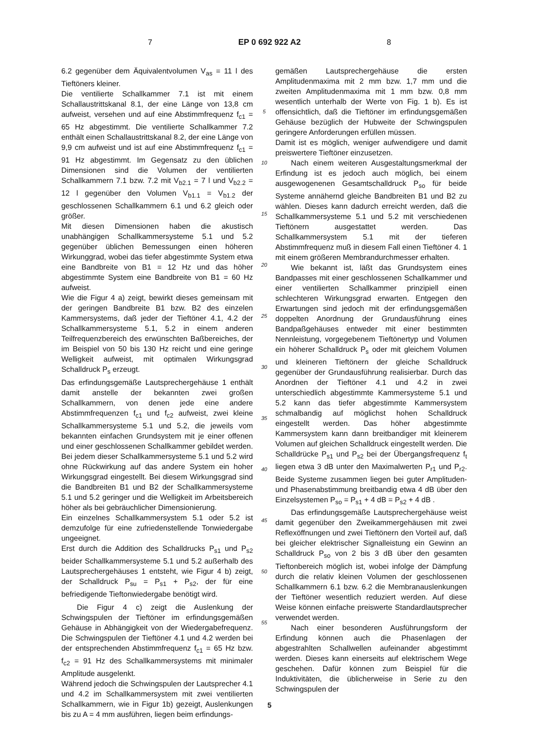7 EP 0 692 922 A2 8
6.2 gegenüber dem Äquivalentvolumen V<sub>as</sub> = 11 l des Tieftöners kleiner.
Die ventilierte Schallkammer 7.1 ist mit einem Schallaustrittskanal 8.1, der eine Länge von 13,8 cm aufweist, versehen und auf eine Abstimmfrequenz f<sub>c1</sub> = 65 Hz abgestimmt. Die ventilierte Schallkammer 7.2 enthält einen Schallaustrittskanal 8.2, der eine Länge von 9,9 cm aufweist und ist auf eine Abstimmfrequenz f<sub>c1</sub> = 91 Hz abgestimmt. Im Gegensatz zu den üblichen Dimensionen sind die Volumen der ventilierten Schallkammern 7.1 bzw. 7.2 mit V<sub>b2.1</sub> = 7 l und V<sub>b2.2</sub> = 12 l gegenüber den Volumen V<sub>b1.1</sub> = V<sub>b1.2</sub> der geschlossenen Schallkammern 6.1 und 6.2 gleich oder größer.
Mit diesen Dimensionen haben die akustisch unabhängigen Schallkammersysteme 5.1 und 5.2 gegenüber üblichen Bemessungen einen höheren Wirkunggrad, wobei das tiefer abgestimmte System etwa eine Bandbreite von B1 = 12 Hz und das höher abgestimmte System eine Bandbreite von B1 = 60 Hz aufweist.
Wie die Figur 4 a) zeigt, bewirkt dieses gemeinsam mit der geringen Bandbreite B1 bzw. B2 des einzelen Kammersystems, daß jeder der Tieftöner 4.1, 4.2 der Schallkammersysteme 5.1, 5.2 in einem anderen Teilfrequenzbereich des erwünschten Baßbereiches, der im Beispiel von 50 bis 130 Hz reicht und eine geringe Welligkeit aufweist, mit optimalen Wirkungsgrad Schalldruck P<sub>s</sub> erzeugt.
Das erfindungsgemäße Lautsprechergehäuse 1 enthält damit anstelle der bekannten zwei großen Schallkammern, von denen jede eine andere Abstimmfrequenzen f<sub>c1</sub> und f<sub>c2</sub> aufweist, zwei kleine Schallkammersysteme 5.1 und 5.2, die jeweils vom bekannten einfachen Grundsystem mit je einer offenen und einer geschlossenen Schallkammer gebildet werden. Bei jedem dieser Schallkammersysteme 5.1 und 5.2 wird ohne Rückwirkung auf das andere System ein hoher Wirkungsgrad eingestellt. Bei diesem Wirkungsgrad sind die Bandbreiten B1 und B2 der Schallkammersysteme 5.1 und 5.2 geringer und die Welligkeit im Arbeitsbereich höher als bei gebräuchlicher Dimensionierung.
Ein einzelnes Schallkammersystem 5.1 oder 5.2 ist demzufolge für eine zufriedenstellende Tonwiedergabe ungeeignet.
Erst durch die Addition des Schalldrucks P<sub>s1</sub> und P<sub>s2</sub> beider Schallkammersysteme 5.1 und 5.2 außerhalb des Lautsprechergehäuses 1 entsteht, wie Figur 4 b) zeigt, der Schalldruck P<sub>su</sub> = P<sub>s1</sub> + P<sub>s2</sub>, der für eine befriedigende Tieftonwiedergabe benötigt wird.
Die Figur 4 c) zeigt die Auslenkung der Schwingspulen der Tieftöner im erfindungsgemäßen Gehäuse in Abhängigkeit von der Wiedergabefrequenz. Die Schwingspulen der Tieftöner 4.1 und 4.2 werden bei der entsprechenden Abstimmfrequenz f<sub>c1</sub> = 65 Hz bzw. f<sub>c2</sub> = 91 Hz des Schallkammersystems mit minimaler Amplitude ausgelenkt.
Während jedoch die Schwingspulen der Lautsprecher 4.1 und 4.2 im Schallkammersystem mit zwei ventilierten Schallkammern, wie in Figur 1b) gezeigt, Auslenkungen bis zu A = 4 mm ausführen, liegen beim erfindungs-
5
10
15
20
25
30
35
40
45
50
55
gemäßen Lautsprechergehäuse die ersten Amplitudenmaxima mit 2 mm bzw. 1,7 mm und die zweiten Amplitudenmaxima mit 1 mm bzw. 0,8 mm wesentlich unterhalb der Werte von Fig. 1 b). Es ist offensichtlich, daß die Tieftöner im erfindungsgemäßen Gehäuse bezüglich der Hubweite der Schwingspulen geringere Anforderungen erfüllen müssen.
Damit ist es möglich, weniger aufwendigere und damit preiswertere Tieftöner einzusetzen.
Nach einem weiteren Ausgestaltungsmerkmal der Erfindung ist es jedoch auch möglich, bei einem ausgewogenenen Gesamtschalldruck P<sub>so</sub> für beide Systeme annähernd gleiche Bandbreiten B1 und B2 zu wählen. Dieses kann dadurch erreicht werden, daß die Schallkammersysteme 5.1 und 5.2 mit verschiedenen Tieftönern ausgestattet werden. Das Schallkammersystem 5.1 mit der tieferen Abstimmfrequenz muß in diesem Fall einen Tieftöner 4. 1 mit einem größeren Membrandurchmesser erhalten.
Wie bekannt ist, läßt das Grundsystem eines Bandpasses mit einer geschlossenen Schallkammer und einer ventilierten Schallkammer prinzipiell einen schlechteren Wirkungsgrad erwarten. Entgegen den Erwartungen sind jedoch mit der erfindungsgemäßen doppelten Anordnung der Grundausführung eines Bandpaßgehäuses entweder mit einer bestimmten Nennleistung, vorgegebenem Tieftönertyp und Volumen ein höherer Schalldruck P<sub>s</sub> oder mit gleichem Volumen und kleineren Tieftönern der gleiche Schalldruck gegenüber der Grundausführung realisierbar. Durch das Anordnen der Tieftöner 4.1 und 4.2 in zwei unterschiedlich abgestimmte Kammersysteme 5.1 und 5.2 kann das tiefer abgestimmte Kammersystem schmalbandig auf möglichst hohen Schalldruck eingestellt werden. Das höher abgestimmte Kammersystem kann dann breitbandiger mit kleinerem Volumen auf gleichen Schalldruck eingestellt werden. Die Schalldrücke P<sub>s1</sub> und P<sub>s2</sub> bei der Übergangsfrequenz f<sub>t</sub> liegen etwa 3 dB unter den Maximalwerten P<sub>r1</sub> und P<sub>r2</sub>. Beide Systeme zusammen liegen bei guter Amplituden- und Phasenabstimmung breitbandig etwa 4 dB über den Einzelsystemen P<sub>so</sub> = P<sub>s1</sub> + 4 dB = P<sub>s2</sub> + 4 dB .
Das erfindungsgemäße Lautsprechergehäuse weist damit gegenüber den Zweikammergehäusen mit zwei Reflexöffnungen und zwei Tieftönern den Vorteil auf, daß bei gleicher elektrischer Signalleistung ein Gewinn an Schalldruck P<sub>so</sub> von 2 bis 3 dB über den gesamten Tieftonbereich möglich ist, wobei infolge der Dämpfung durch die relativ kleinen Volumen der geschlossenen Schallkammern 6.1 bzw. 6.2 die Membranauslenkungen der Tieftöner wesentlich reduziert werden. Auf diese Weise können einfache preiswerte Standardlautsprecher verwendet werden.
Nach einer besonderen Ausführungsform der Erfindung können auch die Phasenlagen der abgestrahlten Schallwellen aufeinander abgestimmt werden. Dieses kann einerseits auf elektrischem Wege geschehen. Dafür können zum Beispiel für die Induktivitäten, die üblicherweise in Serie zu den Schwingspulen der
5